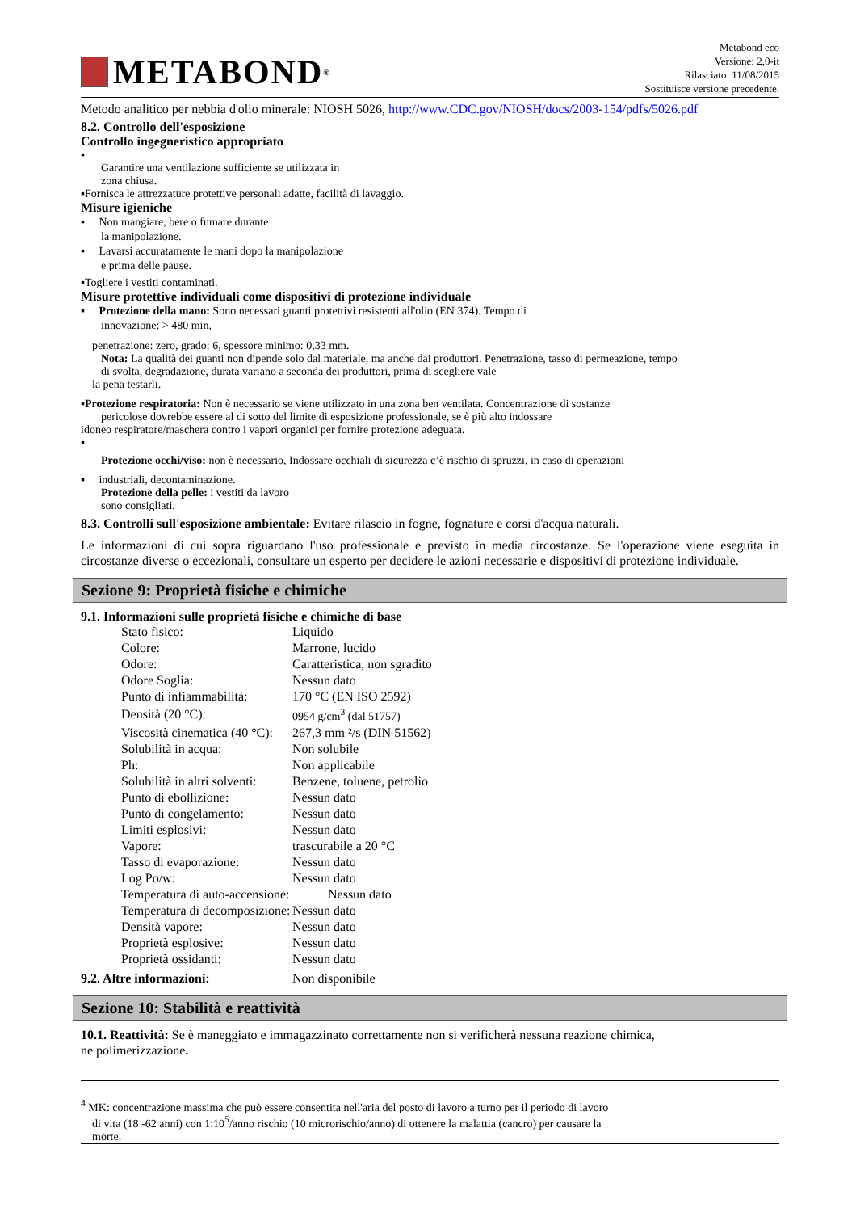METABOND<sup>®</sup>
Metabond eco
Versione: 2,0-it
Rilasciato: 11/08/2015
Sostituisce versione precedente.
Metodo analitico per nebbia d'olio minerale: NIOSH 5026, http://www.CDC.gov/NIOSH/docs/2003-154/pdfs/5026.pdf
8.2. Controllo dell'esposizione
Controllo ingegneristico appropriato
▪
Garantire una ventilazione sufficiente se utilizzata in
zona chiusa.
▪Fornisca le attrezzature protettive personali adatte, facilità di lavaggio.
Misure igieniche
▪ Non mangiare, bere o fumare durante
la manipolazione.
▪ Lavarsi accuratamente le mani dopo la manipolazione
e prima delle pause.
▪Togliere i vestiti contaminati.
Misure protettive individuali come dispositivi di protezione individuale
▪ Protezione della mano: Sono necessari guanti protettivi resistenti all'olio (EN 374). Tempo di
innovazione: > 480 min,
penetrazione: zero, grado: 6, spessore minimo: 0,33 mm.
Nota: La qualità dei guanti non dipende solo dal materiale, ma anche dai produttori. Penetrazione, tasso di permeazione, tempo
di svolta, degradazione, durata variano a seconda dei produttori, prima di scegliere vale
la pena testarli.
▪Protezione respiratoria: Non è necessario se viene utilizzato in una zona ben ventilata. Concentrazione di sostanze
pericolose dovrebbe essere al di sotto del limite di esposizione professionale, se è più alto indossare
idoneo respiratore/maschera contro i vapori organici per fornire protezione adeguata.
▪
Protezione occhi/viso: non è necessario, Indossare occhiali di sicurezza c’è rischio di spruzzi, in caso di operazioni
▪ industriali, decontaminazione.
Protezione della pelle: i vestiti da lavoro
sono consigliati.
8.3. Controlli sull'esposizione ambientale: Evitare rilascio in fogne, fognature e corsi d'acqua naturali.
Le informazioni di cui sopra riguardano l'uso professionale e previsto in media circostanze. Se l'operazione viene eseguita in circostanze diverse o eccezionali, consultare un esperto per decidere le azioni necessarie e dispositivi di protezione individuale.
Sezione 9: Proprietà fisiche e chimiche
9.1. Informazioni sulle proprietà fisiche e chimiche di base
| Stato fisico: | Liquido |
| Colore: | Marrone, lucido |
| Odore: | Caratteristica, non sgradito |
| Odore Soglia: | Nessun dato |
| Punto di infiammabilità: | 170 °C (EN ISO 2592) |
| Densità (20 °C): | 0954 g/cm<sup>3</sup> (dal 51757) |
| Viscosità cinematica (40 °C): | 267,3 mm ²/s (DIN 51562) |
| Solubilità in acqua: | Non solubile |
| Ph: | Non applicabile |
| Solubilità in altri solventi: | Benzene, toluene, petrolio |
| Punto di ebollizione: | Nessun dato |
| Punto di congelamento: | Nessun dato |
| Limiti esplosivi: | Nessun dato |
| Vapore: | trascurabile a 20 °C |
| Tasso di evaporazione: | Nessun dato |
| Log Po/w: | Nessun dato |
| Temperatura di auto-accensione: | Nessun dato |
| Temperatura di decomposizione: | Nessun dato |
| Densità vapore: | Nessun dato |
| Proprietà esplosive: | Nessun dato |
| Proprietà ossidanti: | Nessun dato |
9.2. Altre informazioni: Non disponibile
Sezione 10: Stabilità e reattività
10.1. Reattività: Se è maneggiato e immagazzinato correttamente non si verificherà nessuna reazione chimica,
ne polimerizzazione.
<sup>4</sup> MK: concentrazione massima che può essere consentita nell'aria del posto di lavoro a turno per il periodo di lavoro
di vita (18 -62 anni) con 1:10<sup>5</sup>/anno rischio (10 microrischio/anno) di ottenere la malattia (cancro) per causare la
morte.